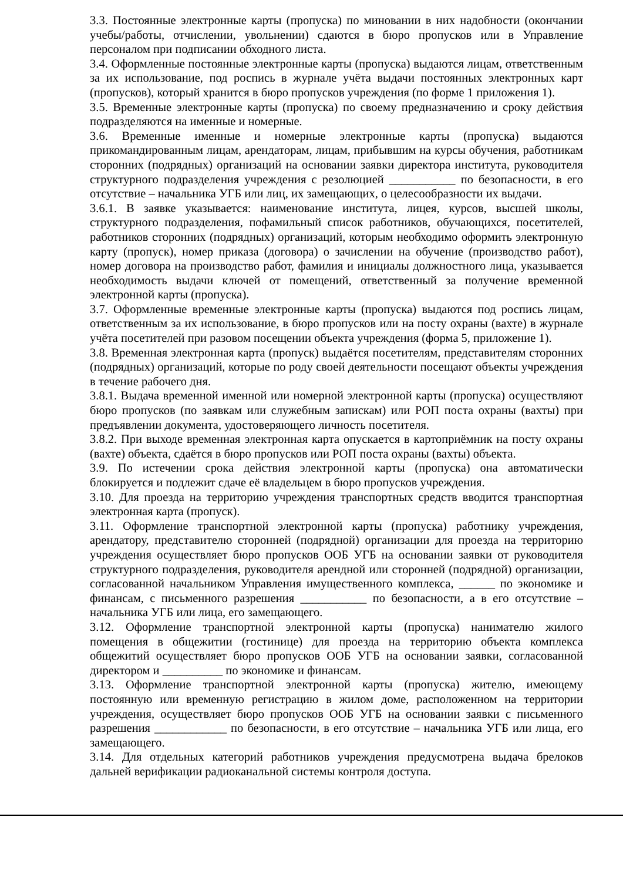3.3. Постоянные электронные карты (пропуска) по миновании в них надобности (окончании учебы/работы, отчислении, увольнении) сдаются в бюро пропусков или в Управление персоналом при подписании обходного листа.
3.4. Оформленные постоянные электронные карты (пропуска) выдаются лицам, ответственным за их использование, под роспись в журнале учёта выдачи постоянных электронных карт (пропусков), который хранится в бюро пропусков учреждения (по форме 1 приложения 1).
3.5. Временные электронные карты (пропуска) по своему предназначению и сроку действия подразделяются на именные и номерные.
3.6. Временные именные и номерные электронные карты (пропуска) выдаются прикомандированным лицам, арендаторам, лицам, прибывшим на курсы обучения, работникам сторонних (подрядных) организаций на основании заявки директора института, руководителя структурного подразделения учреждения с резолюцией ___________ по безопасности, в его отсутствие – начальника УГБ или лиц, их замещающих, о целесообразности их выдачи.
3.6.1. В заявке указывается: наименование института, лицея, курсов, высшей школы, структурного подразделения, пофамильный список работников, обучающихся, посетителей, работников сторонних (подрядных) организаций, которым необходимо оформить электронную карту (пропуск), номер приказа (договора) о зачислении на обучение (производство работ), номер договора на производство работ, фамилия и инициалы должностного лица, указывается необходимость выдачи ключей от помещений, ответственный за получение временной электронной карты (пропуска).
3.7. Оформленные временные электронные карты (пропуска) выдаются под роспись лицам, ответственным за их использование, в бюро пропусков или на посту охраны (вахте) в журнале учёта посетителей при разовом посещении объекта учреждения (форма 5, приложение 1).
3.8. Временная электронная карта (пропуск) выдаётся посетителям, представителям сторонних (подрядных) организаций, которые по роду своей деятельности посещают объекты учреждения в течение рабочего дня.
3.8.1. Выдача временной именной или номерной электронной карты (пропуска) осуществляют бюро пропусков (по заявкам или служебным запискам) или РОП поста охраны (вахты) при предъявлении документа, удостоверяющего личность посетителя.
3.8.2. При выходе временная электронная карта опускается в картоприёмник на посту охраны (вахте) объекта, сдаётся в бюро пропусков или РОП поста охраны (вахты) объекта.
3.9. По истечении срока действия электронной карты (пропуска) она автоматически блокируется и подлежит сдаче её владельцем в бюро пропусков учреждения.
3.10. Для проезда на территорию учреждения транспортных средств вводится транспортная электронная карта (пропуск).
3.11. Оформление транспортной электронной карты (пропуска) работнику учреждения, арендатору, представителю сторонней (подрядной) организации для проезда на территорию учреждения осуществляет бюро пропусков ООБ УГБ на основании заявки от руководителя структурного подразделения, руководителя арендной или сторонней (подрядной) организации, согласованной начальником Управления имущественного комплекса, ______ по экономике и финансам, с письменного разрешения ___________ по безопасности, а в его отсутствие – начальника УГБ или лица, его замещающего.
3.12. Оформление транспортной электронной карты (пропуска) нанимателю жилого помещения в общежитии (гостинице) для проезда на территорию объекта комплекса общежитий осуществляет бюро пропусков ООБ УГБ на основании заявки, согласованной директором и __________ по экономике и финансам.
3.13. Оформление транспортной электронной карты (пропуска) жителю, имеющему постоянную или временную регистрацию в жилом доме, расположенном на территории учреждения, осуществляет бюро пропусков ООБ УГБ на основании заявки с письменного разрешения ____________ по безопасности, в его отсутствие – начальника УГБ или лица, его замещающего.
3.14. Для отдельных категорий работников учреждения предусмотрена выдача брелоков дальней верификации радиоканальной системы контроля доступа.